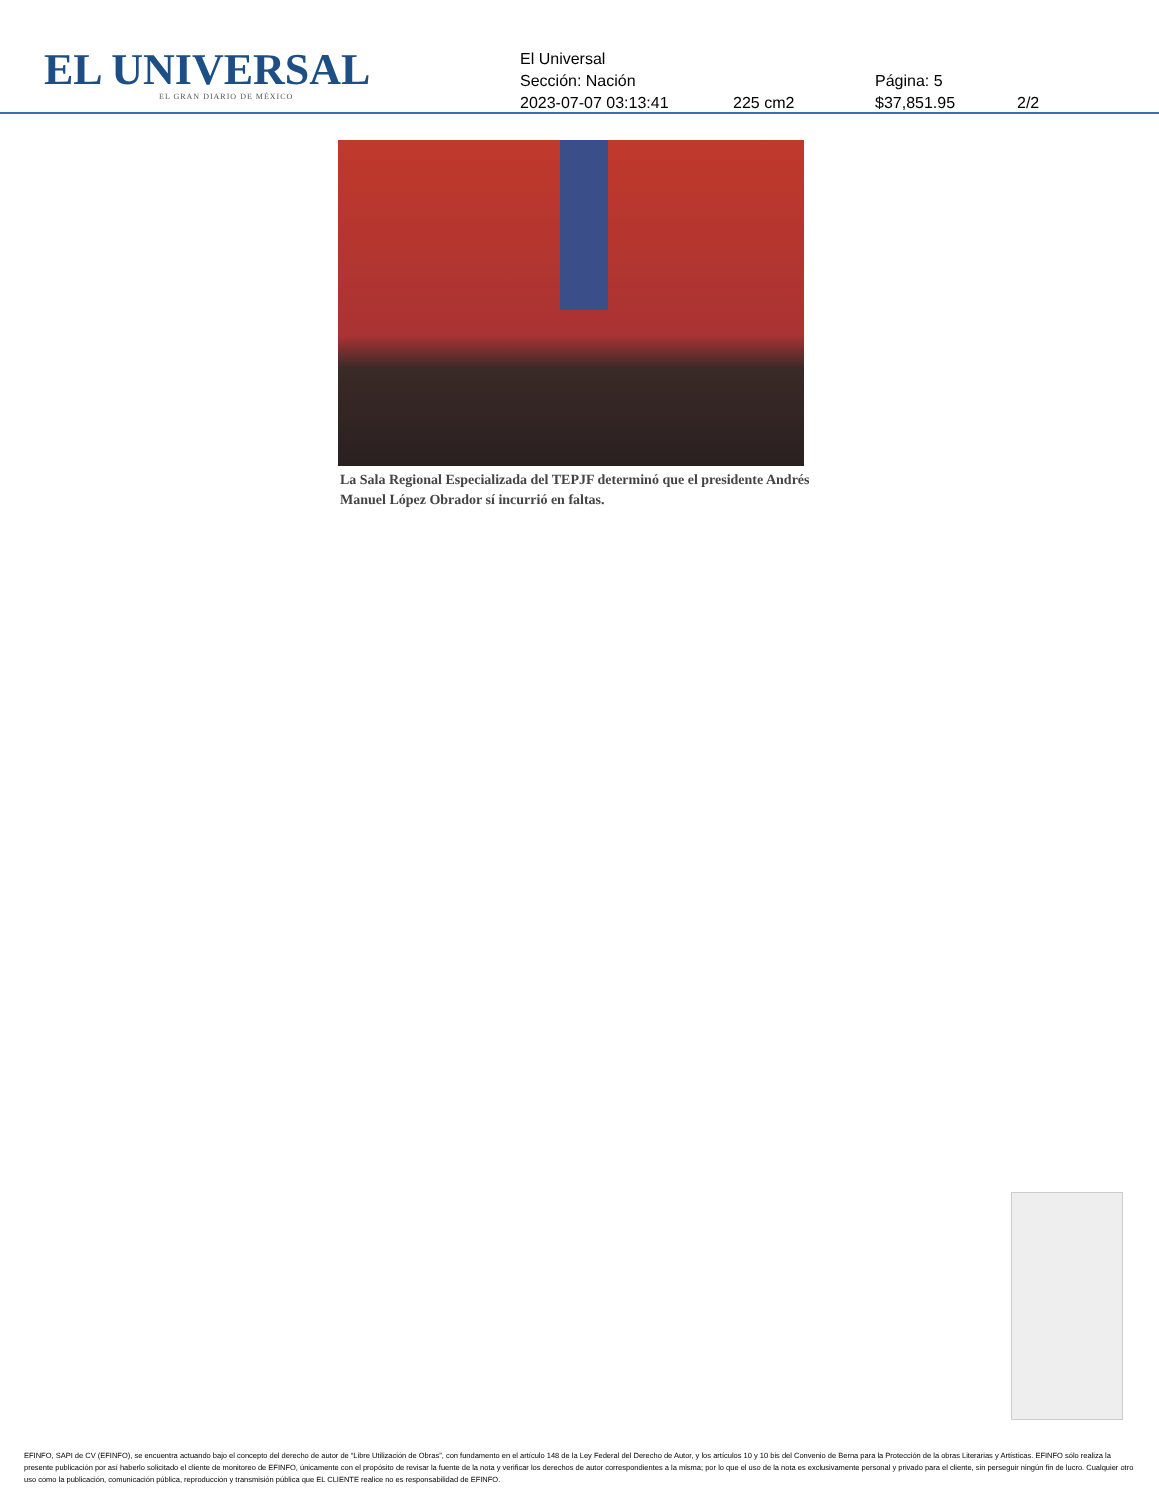EL UNIVERSAL
EL GRAN DIARIO DE MÉXICO
El Universal
Sección: Nación Página: 5
2023-07-07 03:13:41 225 cm2 $37,851.95 2/2
La Sala Regional Especializada del TEPJF determinó que el presidente Andrés Manuel López Obrador sí incurrió en faltas.
EFINFO, SAPI de CV (EFINFO), se encuentra actuando bajo el concepto del derecho de autor de “Libre Utilización de Obras”, con fundamento en el artículo 148 de la Ley Federal del Derecho de Autor, y los artículos 10 y 10 bis del Convenio de Berna para la Protección de la obras Literarias y Artísticas. EFINFO sólo realiza la presente publicación por así haberlo solicitado el cliente de monitoreo de EFINFO, únicamente con el propósito de revisar la fuente de la nota y verificar los derechos de autor correspondientes a la misma; por lo que el uso de la nota es exclusivamente personal y privado para el cliente, sin perseguir ningún fin de lucro. Cualquier otro uso como la publicación, comunicación pública, reproducción y transmisión pública que EL CLIENTE realice no es responsabilidad de EFINFO.